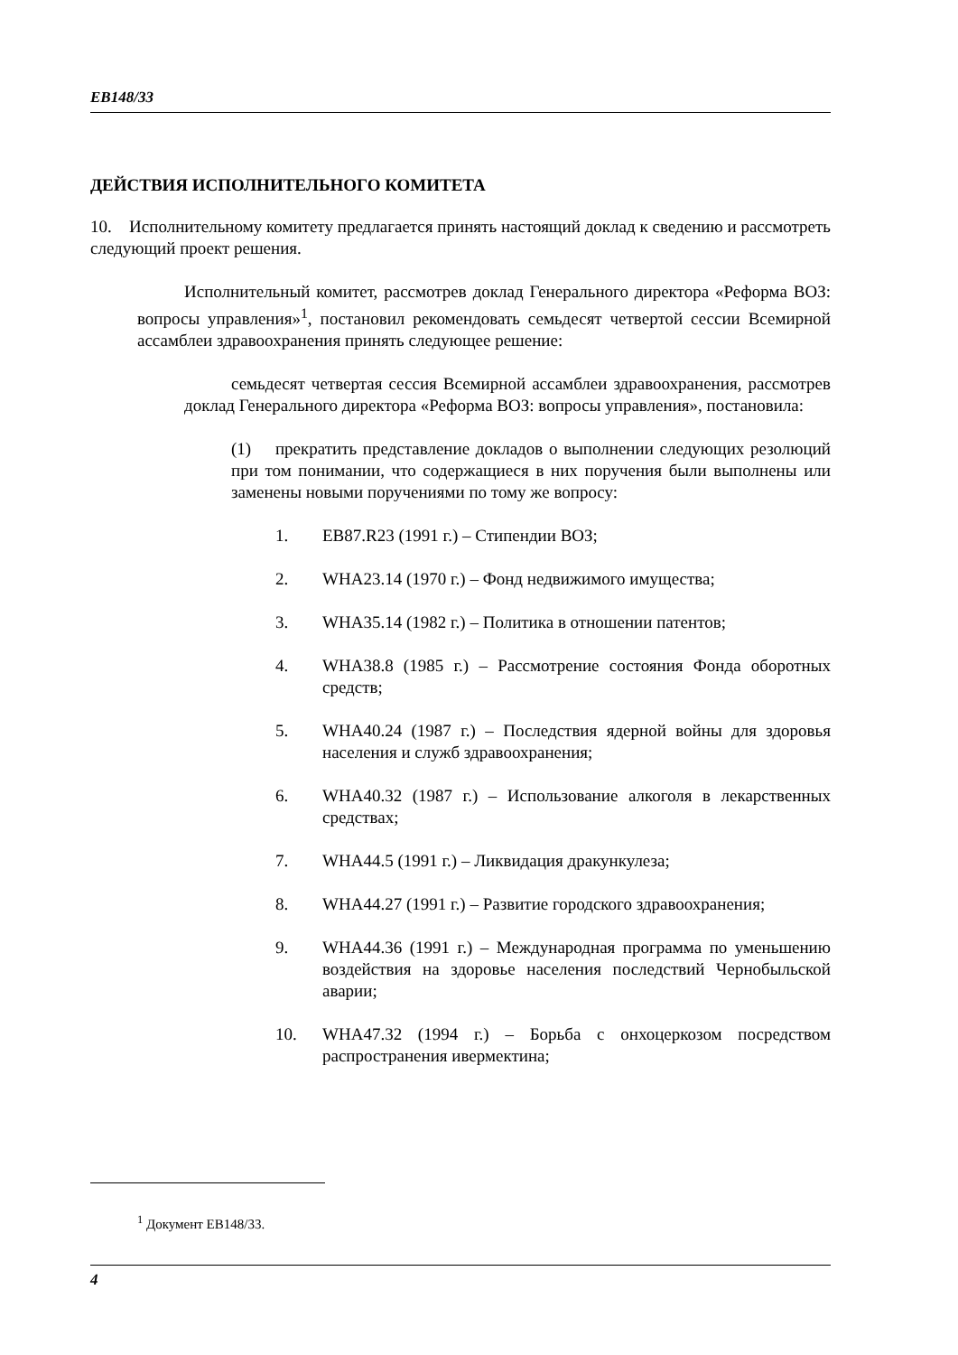EB148/33
ДЕЙСТВИЯ ИСПОЛНИТЕЛЬНОГО КОМИТЕТА
10. Исполнительному комитету предлагается принять настоящий доклад к сведению и рассмотреть следующий проект решения.
Исполнительный комитет, рассмотрев доклад Генерального директора «Реформа ВОЗ: вопросы управления»<sup>1</sup>, постановил рекомендовать семьдесят четвертой сессии Всемирной ассамблеи здравоохранения принять следующее решение:
семьдесят четвертая сессия Всемирной ассамблеи здравоохранения, рассмотрев доклад Генерального директора «Реформа ВОЗ: вопросы управления», постановила:
(1) прекратить представление докладов о выполнении следующих резолюций при том понимании, что содержащиеся в них поручения были выполнены или заменены новыми поручениями по тому же вопросу:
1. EB87.R23 (1991 г.) – Стипендии ВОЗ;
2. WHA23.14 (1970 г.) – Фонд недвижимого имущества;
3. WHA35.14 (1982 г.) – Политика в отношении патентов;
4. WHA38.8 (1985 г.) – Рассмотрение состояния Фонда оборотных средств;
5. WHA40.24 (1987 г.) – Последствия ядерной войны для здоровья населения и служб здравоохранения;
6. WHA40.32 (1987 г.) – Использование алкоголя в лекарственных средствах;
7. WHA44.5 (1991 г.) – Ликвидация дракункулеза;
8. WHA44.27 (1991 г.) – Развитие городского здравоохранения;
9. WHA44.36 (1991 г.) – Международная программа по уменьшению воздействия на здоровье населения последствий Чернобыльской аварии;
10. WHA47.32 (1994 г.) – Борьба с онхоцеркозом посредством распространения ивермектина;
<sup>1</sup> Документ EB148/33.
4